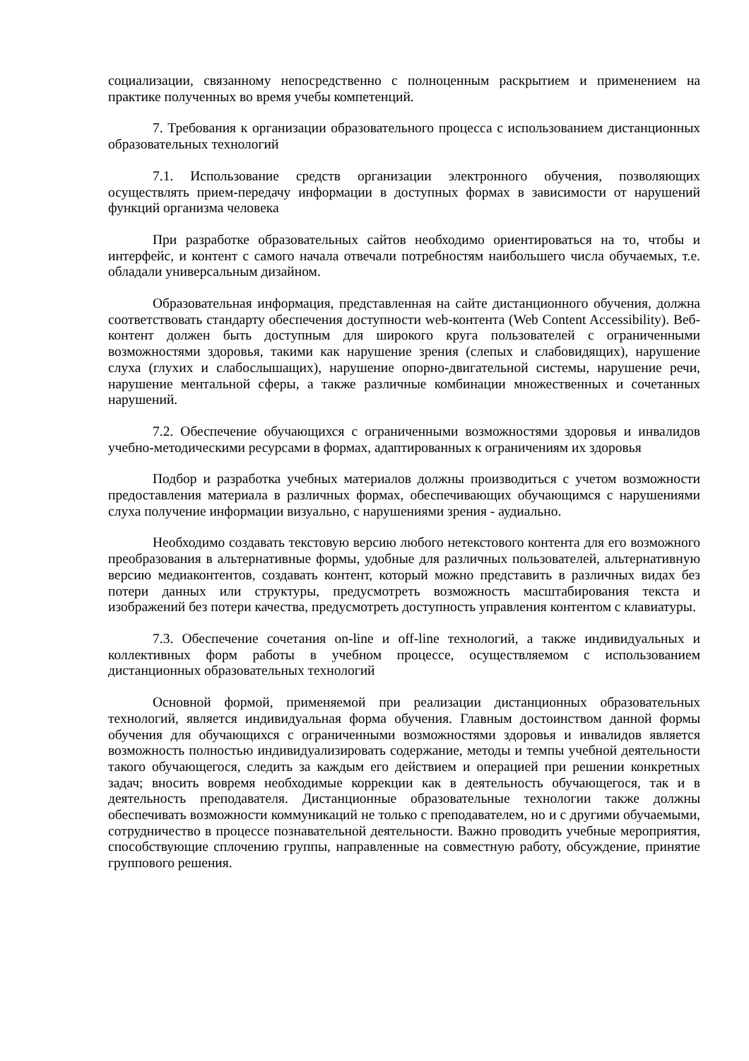социализации, связанному непосредственно с полноценным раскрытием и применением на практике полученных во время учебы компетенций.
7. Требования к организации образовательного процесса с использованием дистанционных образовательных технологий
7.1. Использование средств организации электронного обучения, позволяющих осуществлять прием-передачу информации в доступных формах в зависимости от нарушений функций организма человека
При разработке образовательных сайтов необходимо ориентироваться на то, чтобы и интерфейс, и контент с самого начала отвечали потребностям наибольшего числа обучаемых, т.е. обладали универсальным дизайном.
Образовательная информация, представленная на сайте дистанционного обучения, должна соответствовать стандарту обеспечения доступности web-контента (Web Content Accessibility). Веб-контент должен быть доступным для широкого круга пользователей с ограниченными возможностями здоровья, такими как нарушение зрения (слепых и слабовидящих), нарушение слуха (глухих и слабослышащих), нарушение опорно-двигательной системы, нарушение речи, нарушение ментальной сферы, а также различные комбинации множественных и сочетанных нарушений.
7.2. Обеспечение обучающихся с ограниченными возможностями здоровья и инвалидов учебно-методическими ресурсами в формах, адаптированных к ограничениям их здоровья
Подбор и разработка учебных материалов должны производиться с учетом возможности предоставления материала в различных формах, обеспечивающих обучающимся с нарушениями слуха получение информации визуально, с нарушениями зрения - аудиально.
Необходимо создавать текстовую версию любого нетекстового контента для его возможного преобразования в альтернативные формы, удобные для различных пользователей, альтернативную версию медиаконтентов, создавать контент, который можно представить в различных видах без потери данных или структуры, предусмотреть возможность масштабирования текста и изображений без потери качества, предусмотреть доступность управления контентом с клавиатуры.
7.3. Обеспечение сочетания on-line и off-line технологий, а также индивидуальных и коллективных форм работы в учебном процессе, осуществляемом с использованием дистанционных образовательных технологий
Основной формой, применяемой при реализации дистанционных образовательных технологий, является индивидуальная форма обучения. Главным достоинством данной формы обучения для обучающихся с ограниченными возможностями здоровья и инвалидов является возможность полностью индивидуализировать содержание, методы и темпы учебной деятельности такого обучающегося, следить за каждым его действием и операцией при решении конкретных задач; вносить вовремя необходимые коррекции как в деятельность обучающегося, так и в деятельность преподавателя. Дистанционные образовательные технологии также должны обеспечивать возможности коммуникаций не только с преподавателем, но и с другими обучаемыми, сотрудничество в процессе познавательной деятельности. Важно проводить учебные мероприятия, способствующие сплочению группы, направленные на совместную работу, обсуждение, принятие группового решения.